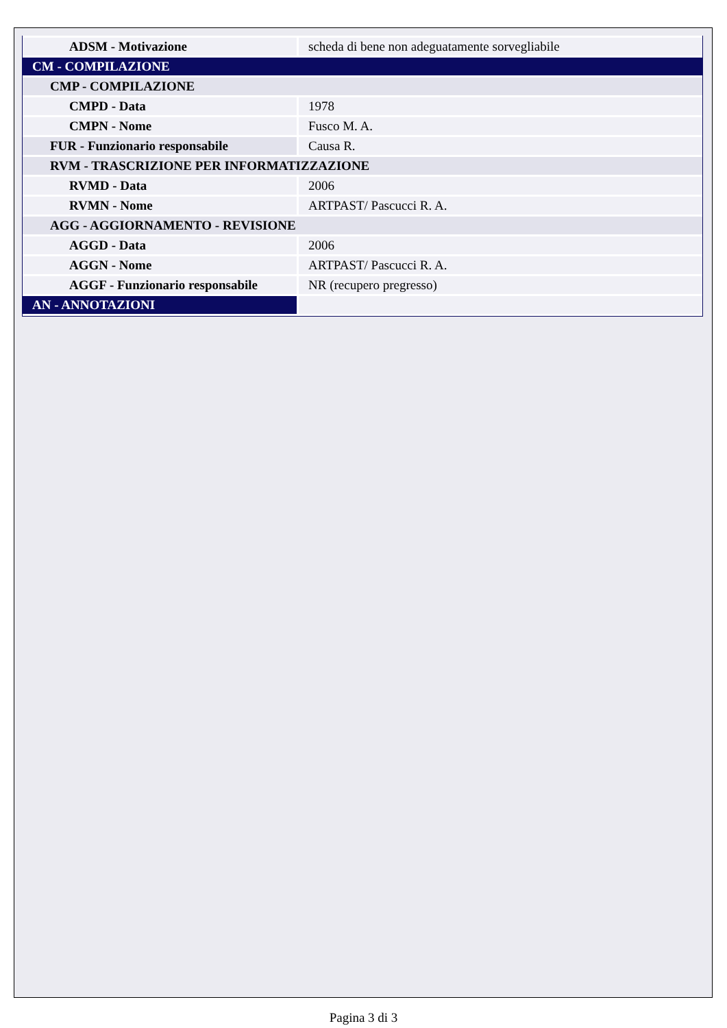| ADSM - Motivazione | scheda di bene non adeguatamente sorvegliabile |
| CM - COMPILAZIONE | |
| CMP - COMPILAZIONE | |
| CMPD - Data | 1978 |
| CMPN - Nome | Fusco M. A. |
| FUR - Funzionario responsabile | Causa R. |
| RVM - TRASCRIZIONE PER INFORMATIZZAZIONE | |
| RVMD - Data | 2006 |
| RVMN - Nome | ARTPAST/ Pascucci R. A. |
| AGG - AGGIORNAMENTO - REVISIONE | |
| AGGD - Data | 2006 |
| AGGN - Nome | ARTPAST/ Pascucci R. A. |
| AGGF - Funzionario responsabile | NR (recupero pregresso) |
| AN - ANNOTAZIONI | |
Pagina 3 di 3